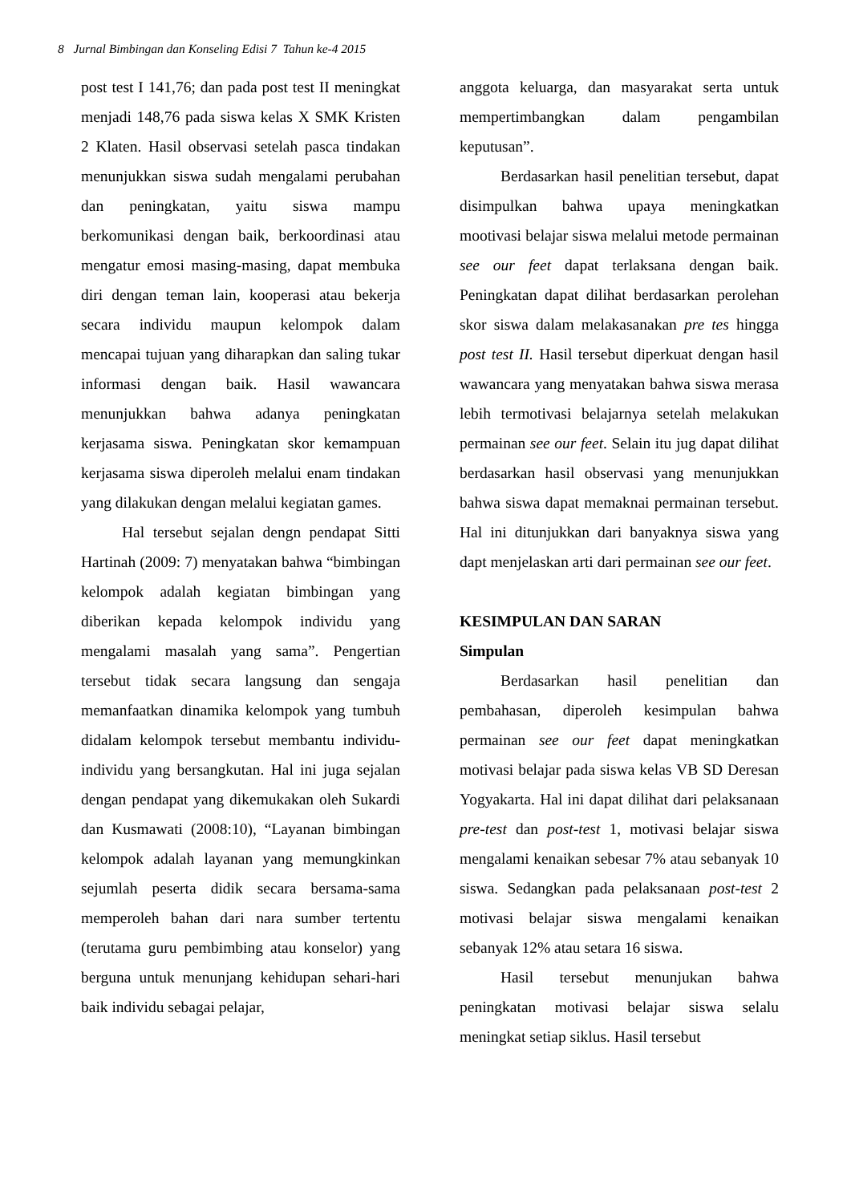8 Jurnal Bimbingan dan Konseling Edisi 7 Tahun ke-4 2015
post test I 141,76; dan pada post test II meningkat menjadi 148,76 pada siswa kelas X SMK Kristen 2 Klaten. Hasil observasi setelah pasca tindakan menunjukkan siswa sudah mengalami perubahan dan peningkatan, yaitu siswa mampu berkomunikasi dengan baik, berkoordinasi atau mengatur emosi masing-masing, dapat membuka diri dengan teman lain, kooperasi atau bekerja secara individu maupun kelompok dalam mencapai tujuan yang diharapkan dan saling tukar informasi dengan baik. Hasil wawancara menunjukkan bahwa adanya peningkatan kerjasama siswa. Peningkatan skor kemampuan kerjasama siswa diperoleh melalui enam tindakan yang dilakukan dengan melalui kegiatan games.
Hal tersebut sejalan dengn pendapat Sitti Hartinah (2009: 7) menyatakan bahwa “bimbingan kelompok adalah kegiatan bimbingan yang diberikan kepada kelompok individu yang mengalami masalah yang sama”. Pengertian tersebut tidak secara langsung dan sengaja memanfaatkan dinamika kelompok yang tumbuh didalam kelompok tersebut membantu individu-individu yang bersangkutan. Hal ini juga sejalan dengan pendapat yang dikemukakan oleh Sukardi dan Kusmawati (2008:10), “Layanan bimbingan kelompok adalah layanan yang memungkinkan sejumlah peserta didik secara bersama-sama memperoleh bahan dari nara sumber tertentu (terutama guru pembimbing atau konselor) yang berguna untuk menunjang kehidupan sehari-hari baik individu sebagai pelajar,
anggota keluarga, dan masyarakat serta untuk mempertimbangkan dalam pengambilan keputusan”.
Berdasarkan hasil penelitian tersebut, dapat disimpulkan bahwa upaya meningkatkan mootivasi belajar siswa melalui metode permainan see our feet dapat terlaksana dengan baik. Peningkatan dapat dilihat berdasarkan perolehan skor siswa dalam melakasanakan pre tes hingga post test II. Hasil tersebut diperkuat dengan hasil wawancara yang menyatakan bahwa siswa merasa lebih termotivasi belajarnya setelah melakukan permainan see our feet. Selain itu jug dapat dilihat berdasarkan hasil observasi yang menunjukkan bahwa siswa dapat memaknai permainan tersebut. Hal ini ditunjukkan dari banyaknya siswa yang dapt menjelaskan arti dari permainan see our feet.
KESIMPULAN DAN SARAN
Simpulan
Berdasarkan hasil penelitian dan pembahasan, diperoleh kesimpulan bahwa permainan see our feet dapat meningkatkan motivasi belajar pada siswa kelas VB SD Deresan Yogyakarta. Hal ini dapat dilihat dari pelaksanaan pre-test dan post-test 1, motivasi belajar siswa mengalami kenaikan sebesar 7% atau sebanyak 10 siswa. Sedangkan pada pelaksanaan post-test 2 motivasi belajar siswa mengalami kenaikan sebanyak 12% atau setara 16 siswa.
Hasil tersebut menunjukan bahwa peningkatan motivasi belajar siswa selalu meningkat setiap siklus. Hasil tersebut